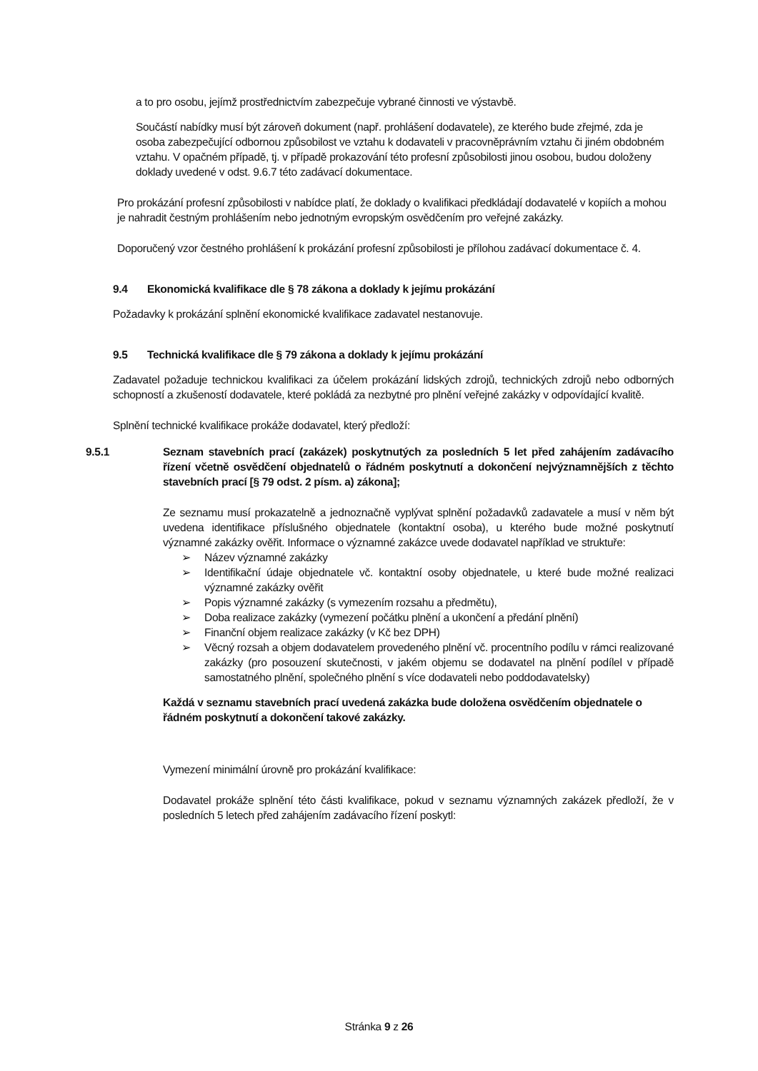a to pro osobu, jejímž prostřednictvím zabezpečuje vybrané činnosti ve výstavbě.
Součástí nabídky musí být zároveň dokument (např. prohlášení dodavatele), ze kterého bude zřejmé, zda je osoba zabezpečující odbornou způsobilost ve vztahu k dodavateli v pracovněprávním vztahu či jiném obdobném vztahu. V opačném případě, tj. v případě prokazování této profesní způsobilosti jinou osobou, budou doloženy doklady uvedené v odst. 9.6.7 této zadávací dokumentace.
Pro prokázání profesní způsobilosti v nabídce platí, že doklady o kvalifikaci předkládají dodavatelé v kopiích a mohou je nahradit čestným prohlášením nebo jednotným evropským osvědčením pro veřejné zakázky.
Doporučený vzor čestného prohlášení k prokázání profesní způsobilosti je přílohou zadávací dokumentace č. 4.
9.4 Ekonomická kvalifikace dle § 78 zákona a doklady k jejímu prokázání
Požadavky k prokázání splnění ekonomické kvalifikace zadavatel nestanovuje.
9.5 Technická kvalifikace dle § 79 zákona a doklady k jejímu prokázání
Zadavatel požaduje technickou kvalifikaci za účelem prokázání lidských zdrojů, technických zdrojů nebo odborných schopností a zkušeností dodavatele, které pokládá za nezbytné pro plnění veřejné zakázky v odpovídající kvalitě.
Splnění technické kvalifikace prokáže dodavatel, který předloží:
9.5.1 Seznam stavebních prací (zakázek) poskytnutých za posledních 5 let před zahájením zadávacího řízení včetně osvědčení objednatelů o řádném poskytnutí a dokončení nejvýznamnějších z těchto stavebních prací [§ 79 odst. 2 písm. a) zákona];
Ze seznamu musí prokazatelně a jednoznačně vyplývat splnění požadavků zadavatele a musí v něm být uvedena identifikace příslušného objednatele (kontaktní osoba), u kterého bude možné poskytnutí významné zakázky ověřit. Informace o významné zakázce uvede dodavatel například ve struktuře:
➢ Název významné zakázky
➢ Identifikační údaje objednatele vč. kontaktní osoby objednatele, u které bude možné realizaci významné zakázky ověřit
➢ Popis významné zakázky (s vymezením rozsahu a předmětu),
➢ Doba realizace zakázky (vymezení počátku plnění a ukončení a předání plnění)
➢ Finanční objem realizace zakázky (v Kč bez DPH)
➢ Věcný rozsah a objem dodavatelem provedeného plnění vč. procentního podílu v rámci realizované zakázky (pro posouzení skutečnosti, v jakém objemu se dodavatel na plnění podílel v případě samostatného plnění, společného plnění s více dodavateli nebo poddodavatelsky)
Každá v seznamu stavebních prací uvedená zakázka bude doložena osvědčením objednatele o řádném poskytnutí a dokončení takové zakázky.
Vymezení minimální úrovně pro prokázání kvalifikace:
Dodavatel prokáže splnění této části kvalifikace, pokud v seznamu významných zakázek předloží, že v posledních 5 letech před zahájením zadávacího řízení poskytl:
Stránka 9 z 26